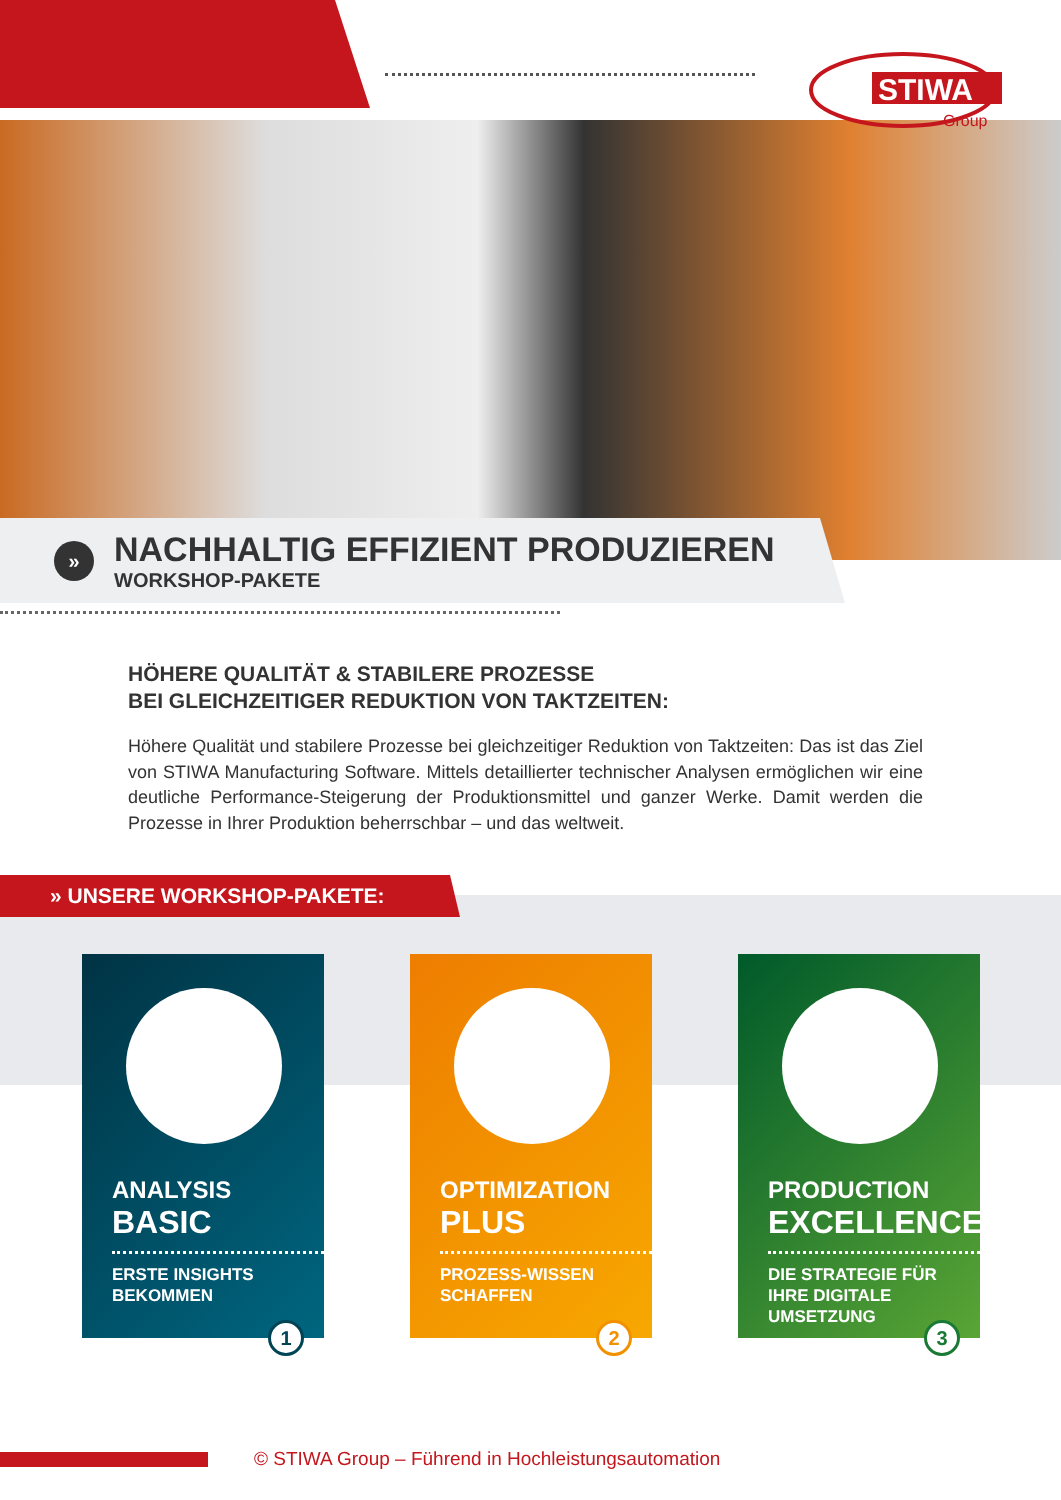STIWA
Group
»
NACHHALTIG EFFIZIENT PRODUZIEREN
WORKSHOP-PAKETE
HÖHERE QUALITÄT & STABILERE PROZESSE
BEI GLEICHZEITIGER REDUKTION VON TAKTZEITEN:
Höhere Qualität und stabilere Prozesse bei gleichzeitiger Reduktion von Taktzeiten: Das ist das Ziel von STIWA Manufacturing Software. Mittels detaillierter technischer Analysen ermöglichen wir eine deutliche Performance-Steigerung der Produktionsmittel und ganzer Werke. Damit werden die Prozesse in Ihrer Produktion beherrschbar – und das weltweit.
» UNSERE WORKSHOP-PAKETE:
ANALYSIS
BASIC
ERSTE INSIGHTS
BEKOMMEN
1
OPTIMIZATION
PLUS
PROZESS-WISSEN
SCHAFFEN
2
PRODUCTION
EXCELLENCE
DIE STRATEGIE FÜR
IHRE DIGITALE
UMSETZUNG
3
© STIWA Group – Führend in Hochleistungsautomation